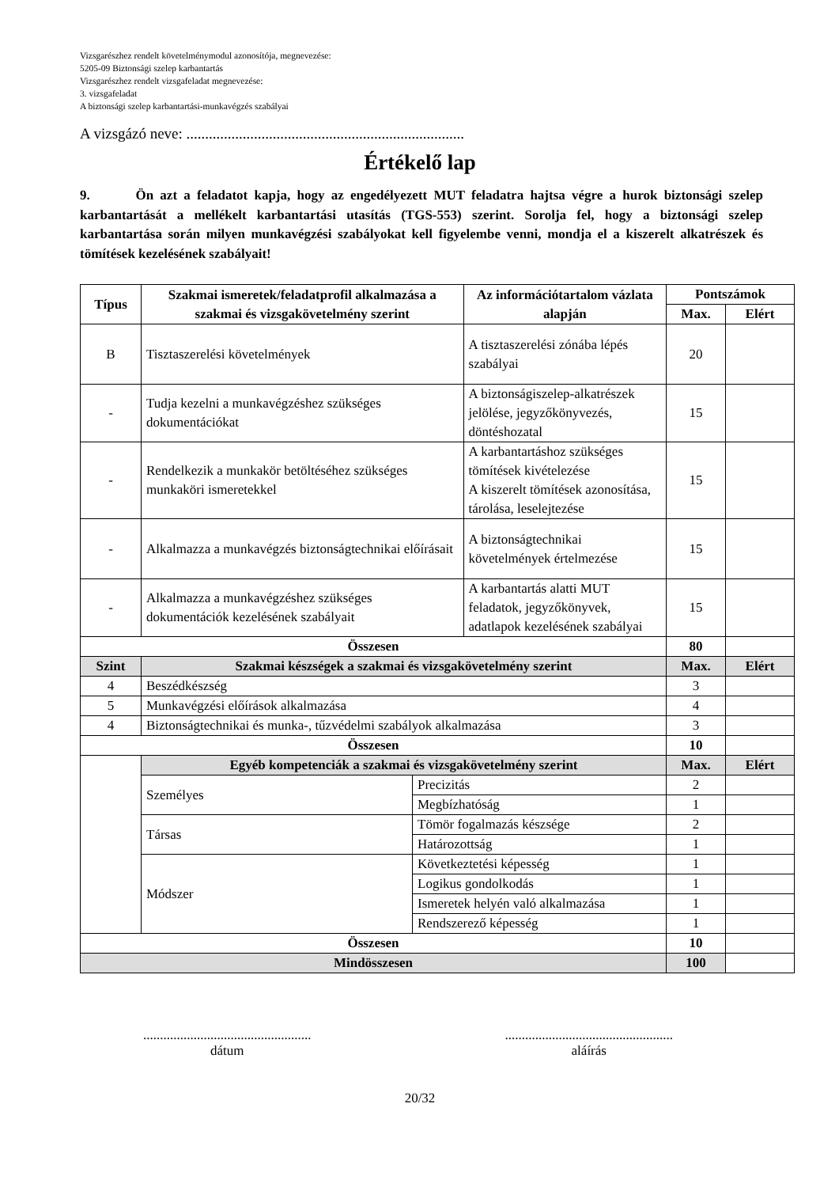Vizsgarészhez rendelt követelménymodul azonosítója, megnevezése:
5205-09 Biztonsági szelep karbantartás
Vizsgarészhez rendelt vizsgafeladat megnevezése:
3. vizsgafeladat
A biztonsági szelep karbantartási-munkavégzés szabályai
A vizsgázó neve: ..........................................................................
Értékelő lap
9. Ön azt a feladatot kapja, hogy az engedélyezett MUT feladatra hajtsa végre a hurok biztonsági szelep karbantartását a mellékelt karbantartási utasítás (TGS-553) szerint. Sorolja fel, hogy a biztonsági szelep karbantartása során milyen munkavégzési szabályokat kell figyelembe venni, mondja el a kiszerelt alkatrészek és tömítések kezelésének szabályait!
| Típus | Szakmai ismeretek/feladatprofil alkalmazása a szakmai és vizsgakövetelmény szerint | | Az információtartalom vázlata alapján | Pontszámok | |
| | | | | Max. | Elért |
| B | Tisztaszerelési követelmények | | A tisztaszerelési zónába lépés szabályai | 20 | |
| - | Tudja kezelni a munkavégzéshez szükséges dokumentációkat | | A biztonságiszelep-alkatrészek jelölése, jegyzőkönyvezés, döntéshozatal | 15 | |
| - | Rendelkezik a munkakör betöltéséhez szükséges munkaköri ismeretekkel | | A karbantartáshoz szükséges tömítések kivételezése A kiszerelt tömítések azonosítása, tárolása, leselejtezése | 15 | |
| - | Alkalmazza a munkavégzés biztonságtechnikai előírásait | | A biztonságtechnikai követelmények értelmezése | 15 | |
| - | Alkalmazza a munkavégzéshez szükséges dokumentációk kezelésének szabályait | | A karbantartás alatti MUT feladatok, jegyzőkönyvek, adatlapok kezelésének szabályai | 15 | |
| Összesen | | | | 80 | |
| Szint | Szakmai készségek a szakmai és vizsgakövetelmény szerint | | | Max. | Elért |
| 4 | Beszédkészség | | | 3 | |
| 5 | Munkavégzési előírások alkalmazása | | | 4 | |
| 4 | Biztonságtechnikai és munka-, tűzvédelmi szabályok alkalmazása | | | 3 | |
| Összesen | | | | 10 | |
| | Egyéb kompetenciák a szakmai és vizsgakövetelmény szerint | | | Max. | Elért |
| | Személyes | Precizitás | | 2 | |
| | | Megbízhatóság | | 1 | |
| | Társas | Tömör fogalmazás készsége | | 2 | |
| | | Határozottság | | 1 | |
| | Módszer | Következtetési képesség | | 1 | |
| | | Logikus gondolkodás | | 1 | |
| | | Ismeretek helyén való alkalmazása | | 1 | |
| | | Rendszerező képesség | | 1 | |
| Összesen | | | | 10 | |
| Mindösszesen | | | | 100 | |
..................................................
dátum
..................................................
aláírás
20/32